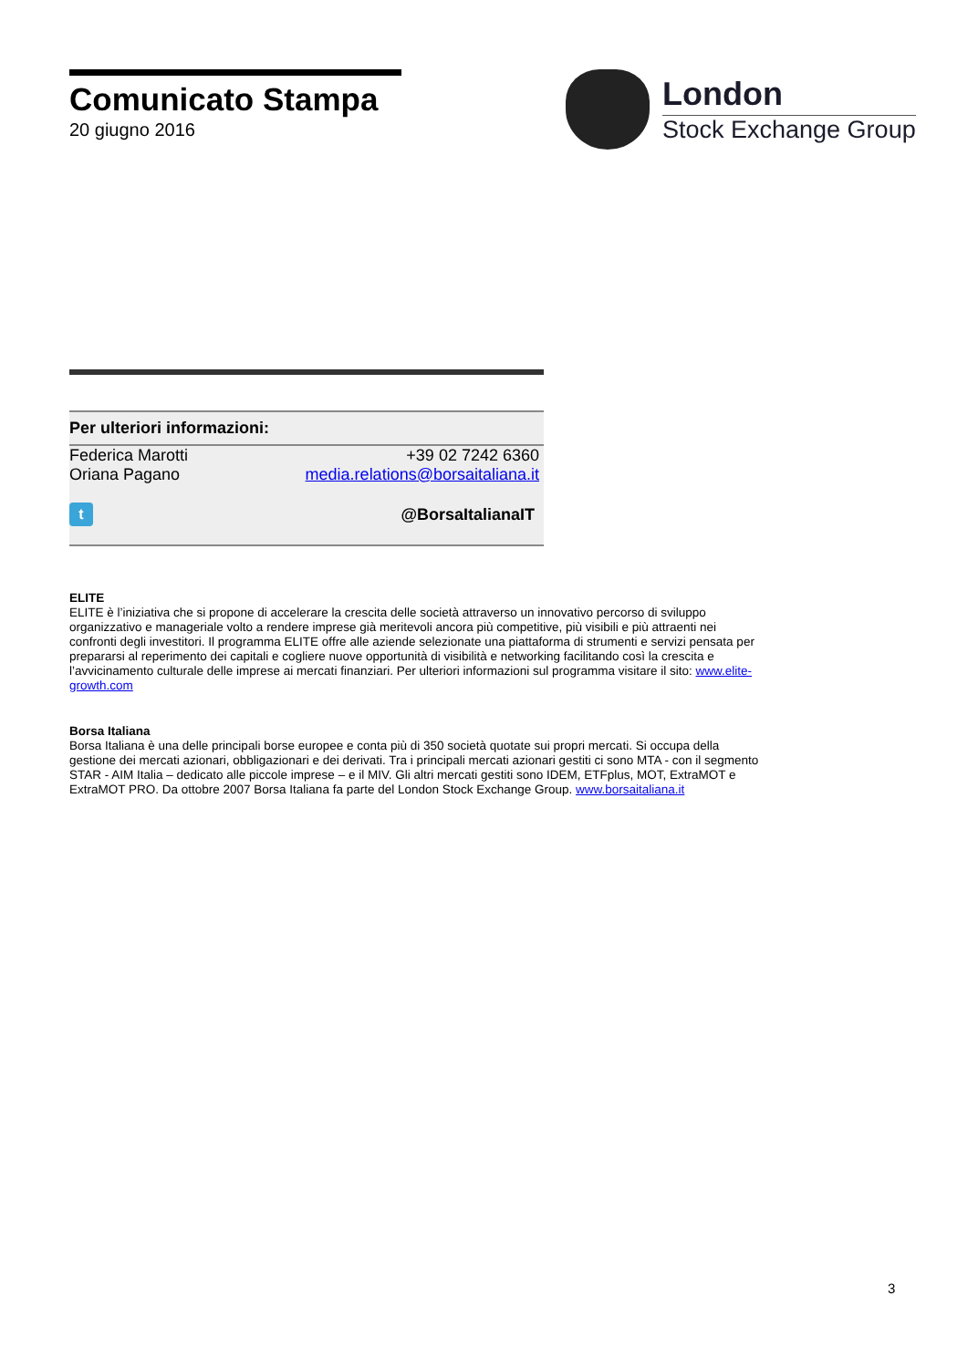Comunicato Stampa
20 giugno 2016
London
Stock Exchange Group
Per ulteriori informazioni:
Federica Marotti +39 02 7242 6360
Oriana Pagano media.relations@borsaitaliana.it
t
@BorsaItalianaIT
ELITE
ELITE è l’iniziativa che si propone di accelerare la crescita delle società attraverso un innovativo percorso di sviluppo organizzativo e manageriale volto a rendere imprese già meritevoli ancora più competitive, più visibili e più attraenti nei confronti degli investitori. Il programma ELITE offre alle aziende selezionate una piattaforma di strumenti e servizi pensata per prepararsi al reperimento dei capitali e cogliere nuove opportunità di visibilità e networking facilitando così la crescita e l’avvicinamento culturale delle imprese ai mercati finanziari. Per ulteriori informazioni sul programma visitare il sito: www.elite-growth.com
Borsa Italiana
Borsa Italiana è una delle principali borse europee e conta più di 350 società quotate sui propri mercati. Si occupa della gestione dei mercati azionari, obbligazionari e dei derivati. Tra i principali mercati azionari gestiti ci sono MTA - con il segmento STAR - AIM Italia – dedicato alle piccole imprese – e il MIV. Gli altri mercati gestiti sono IDEM, ETFplus, MOT, ExtraMOT e ExtraMOT PRO. Da ottobre 2007 Borsa Italiana fa parte del London Stock Exchange Group. www.borsaitaliana.it
3